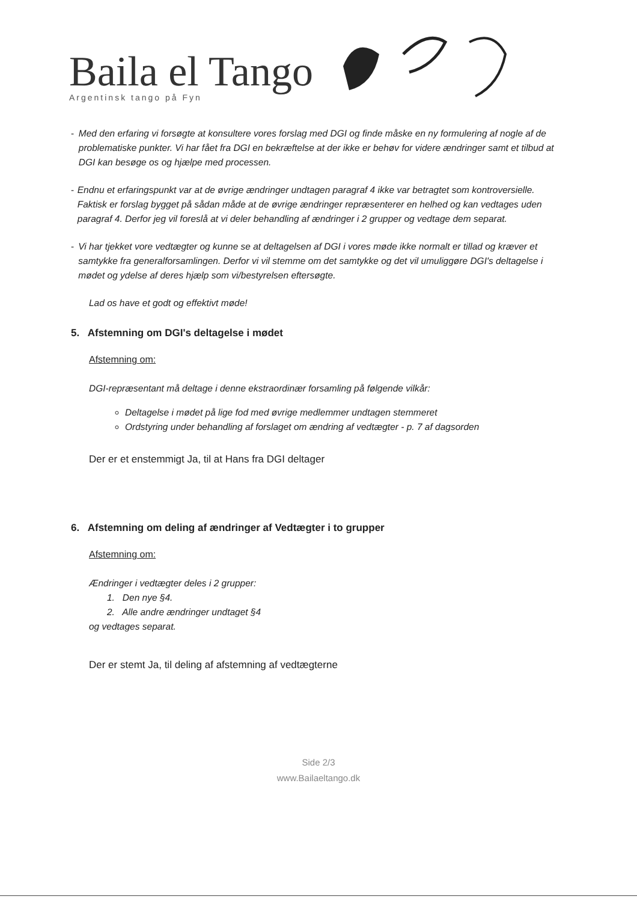Baila el Tango
Argentinsk tango på Fyn
- Med den erfaring vi forsøgte at konsultere vores forslag med DGI og finde måske en ny formulering af nogle af de problematiske punkter. Vi har fået fra DGI en bekræftelse at der ikke er behøv for videre ændringer samt et tilbud at DGI kan besøge os og hjælpe med processen.
- Endnu et erfaringspunkt var at de øvrige ændringer undtagen paragraf 4 ikke var betragtet som kontroversielle. Faktisk er forslag bygget på sådan måde at de øvrige ændringer repræsenterer en helhed og kan vedtages uden paragraf 4. Derfor jeg vil foreslå at vi deler behandling af ændringer i 2 grupper og vedtage dem separat.
- Vi har tjekket vore vedtægter og kunne se at deltagelsen af DGI i vores møde ikke normalt er tillad og kræver et samtykke fra generalforsamlingen. Derfor vi vil stemme om det samtykke og det vil umuliggøre DGI's deltagelse i mødet og ydelse af deres hjælp som vi/bestyrelsen eftersøgte.
Lad os have et godt og effektivt møde!
5. Afstemning om DGI's deltagelse i mødet
Afstemning om:
DGI-repræsentant må deltage i denne ekstraordinær forsamling på følgende vilkår:
Deltagelse i mødet på lige fod med øvrige medlemmer undtagen stemmeret
Ordstyring under behandling af forslaget om ændring af vedtægter - p. 7 af dagsorden
Der er et enstemmigt Ja, til at Hans fra DGI deltager
6. Afstemning om deling af ændringer af Vedtægter i to grupper
Afstemning om:
Ændringer i vedtægter deles i 2 grupper:
1. Den nye §4.
2. Alle andre ændringer undtaget §4
og vedtages separat.
Der er stemt Ja, til deling af afstemning af vedtægterne
Side 2/3
www.Bailaeltango.dk